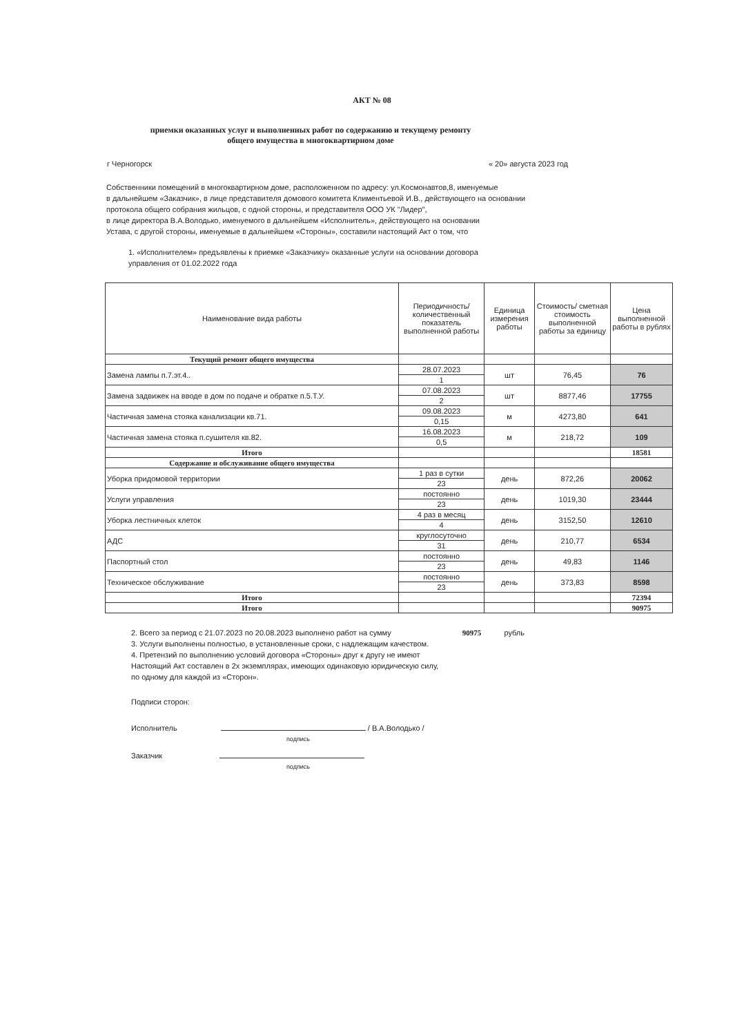АКТ № 08
приемки оказанных услуг и выполненных работ по содержанию и текущему ремонту
общего имущества в многоквартирном доме
г Черногорск « 20» августа 2023 год
Собственники помещений в многоквартирном доме, расположенном по адресу: ул.Космонавтов,8, именуемые
в дальнейшем «Заказчик», в лице представителя домового комитета Климентьевой И.В., действующего на основании
протокола общего собрания жильцов, с одной стороны, и представителя ООО УК "Лидер",
в лице директора В.А.Володько, именуемого в дальнейшем «Исполнитель», действующего на основании
Устава, с другой стороны, именуемые в дальнейшем «Стороны», составили настоящий Акт о том, что
1. «Исполнителем» предъявлены к приемке «Заказчику» оказанные услуги на основании договора
управления от 01.02.2022 года
| Наименование вида работы | Периодичность/количественный показатель выполненной работы | Единица измерения работы | Стоимость/ сметная стоимость выполненной работы за единицу | Цена выполненной работы в рублях |
| --- | --- | --- | --- | --- |
| Текущий ремонт общего имущества | | | | |
| Замена лампы п.7.эт.4.. | 28.07.2023 | шт | 76,45 | 76 |
| | 1 | | | |
| Замена задвижек на вводе в дом по подаче и обратке п.5.Т.У. | 07.08.2023 | шт | 8877,46 | 17755 |
| | 2 | | | |
| Частичная замена стояка канализации кв.71. | 09.08.2023 | м | 4273,80 | 641 |
| | 0,15 | | | |
| Частичная замена стояка п.сушителя кв.82. | 16.08.2023 | м | 218,72 | 109 |
| | 0,5 | | | |
| Итого | | | | 18581 |
| Содержание и обслуживание общего имущества | | | | |
| Уборка придомовой территории | 1 раз в сутки | день | 872,26 | 20062 |
| | 23 | | | |
| Услуги управления | постоянно | день | 1019,30 | 23444 |
| | 23 | | | |
| Уборка лестничных клеток | 4 раз в месяц | день | 3152,50 | 12610 |
| | 4 | | | |
| АДС | круглосуточно | день | 210,77 | 6534 |
| | 31 | | | |
| Паспортный стол | постоянно | день | 49,83 | 1146 |
| | 23 | | | |
| Техническое обслуживание | постоянно | день | 373,83 | 8598 |
| | 23 | | | |
| Итого | | | | 72394 |
| Итого | | | | 90975 |
2. Всего за период с 21.07.2023 по 20.08.2023 выполнено работ на сумму 90975 рубль
3. Услуги выполнены полностью, в установленные сроки, с надлежащим качеством.
4. Претензий по выполнению условий договора «Стороны» друг к другу не имеют
Настоящий Акт составлен в 2х экземплярах, имеющих одинаковую юридическую силу,
по одному для каждой из «Сторон».
Подписи сторон:
Исполнитель / В.А.Володько /
подпись
Заказчик
подпись